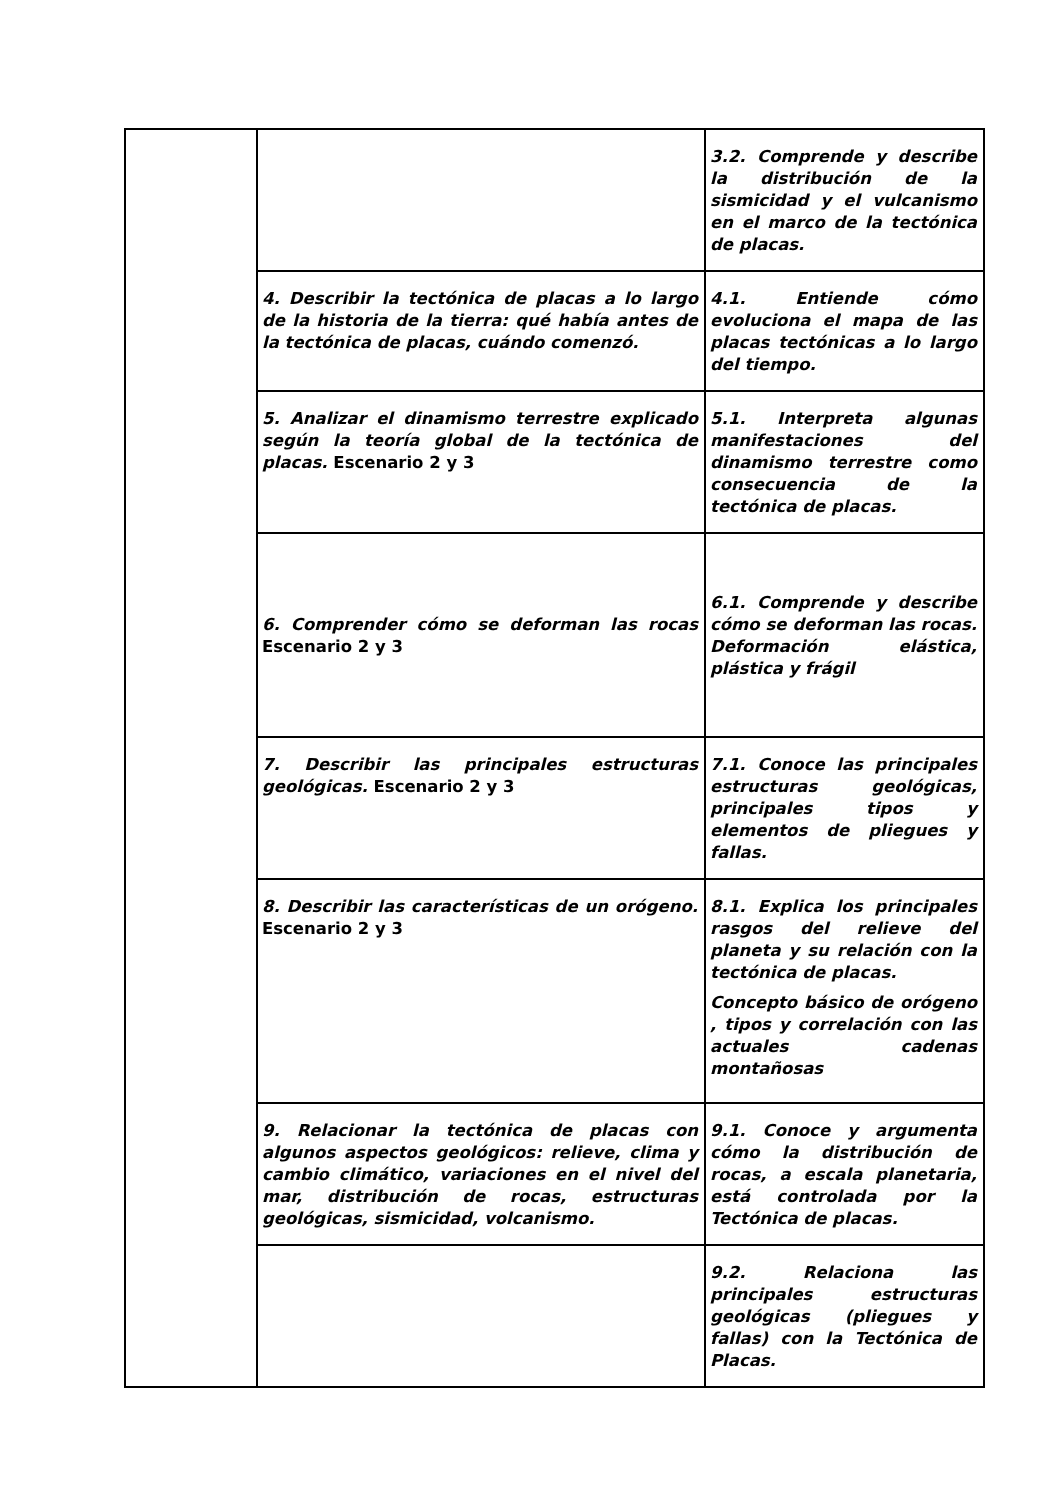| | | 3.2. Comprende y describe la distribución de la sismicidad y el vulcanismo en el marco de la tectónica de placas. |
| | 4. Describir la tectónica de placas a lo largo de la historia de la tierra: qué había antes de la tectónica de placas, cuándo comenzó. | 4.1. Entiende cómo evoluciona el mapa de las placas tectónicas a lo largo del tiempo. |
| | 5. Analizar el dinamismo terrestre explicado según la teoría global de la tectónica de placas. Escenario 2 y 3 | 5.1. Interpreta algunas manifestaciones del dinamismo terrestre como consecuencia de la tectónica de placas. |
| | 6. Comprender cómo se deforman las rocas Escenario 2 y 3 | 6.1. Comprende y describe cómo se deforman las rocas. Deformación elástica, plástica y frágil |
| | 7. Describir las principales estructuras geológicas. Escenario 2 y 3 | 7.1. Conoce las principales estructuras geológicas, principales tipos y elementos de pliegues y fallas. |
| | 8. Describir las características de un orógeno. Escenario 2 y 3 | 8.1. Explica los principales rasgos del relieve del planeta y su relación con la tectónica de placas. Concepto básico de orógeno , tipos y correlación con las actuales cadenas montañosas |
| | 9. Relacionar la tectónica de placas con algunos aspectos geológicos: relieve, clima y cambio climático, variaciones en el nivel del mar, distribución de rocas, estructuras geológicas, sismicidad, volcanismo. | 9.1. Conoce y argumenta cómo la distribución de rocas, a escala planetaria, está controlada por la Tectónica de placas. |
| | | 9.2. Relaciona las principales estructuras geológicas (pliegues y fallas) con la Tectónica de Placas. |